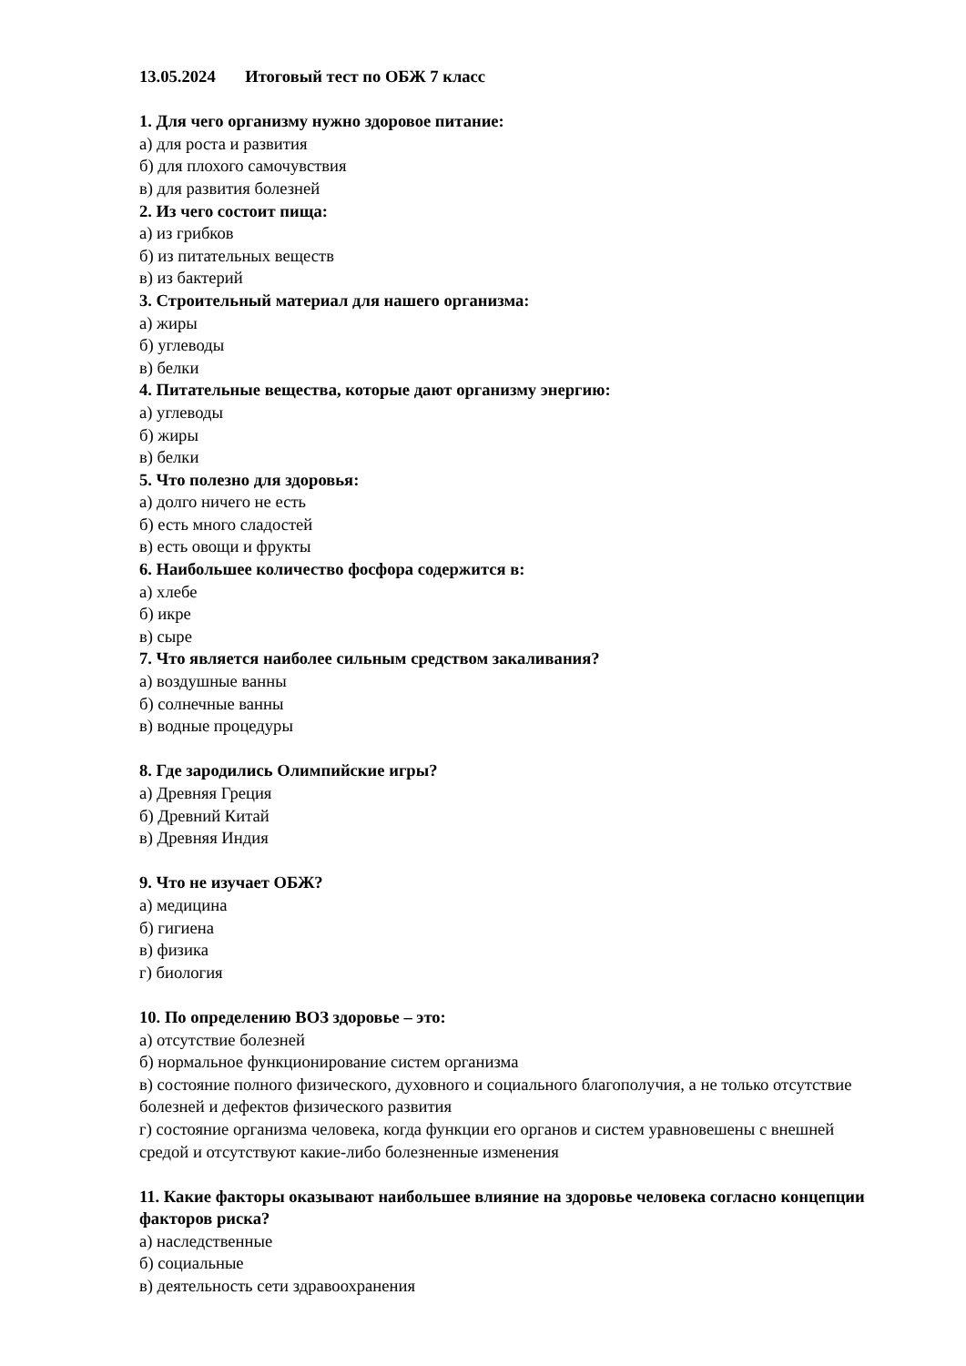13.05.2024 Итоговый тест по ОБЖ 7 класс
1. Для чего организму нужно здоровое питание:
а) для роста и развития
б) для плохого самочувствия
в) для развития болезней
2. Из чего состоит пища:
а) из грибков
б) из питательных веществ
в) из бактерий
3. Строительный материал для нашего организма:
а) жиры
б) углеводы
в) белки
4. Питательные вещества, которые дают организму энергию:
а) углеводы
б) жиры
в) белки
5. Что полезно для здоровья:
а) долго ничего не есть
б) есть много сладостей
в) есть овощи и фрукты
6. Наибольшее количество фосфора содержится в:
а) хлебе
б) икре
в) сыре
7. Что является наиболее сильным средством закаливания?
а) воздушные ванны
б) солнечные ванны
в) водные процедуры
8. Где зародились Олимпийские игры?
а) Древняя Греция
б) Древний Китай
в) Древняя Индия
9. Что не изучает ОБЖ?
а) медицина
б) гигиена
в) физика
г) биология
10. По определению ВОЗ здоровье – это:
а) отсутствие болезней
б) нормальное функционирование систем организма
в) состояние полного физического, духовного и социального благополучия, а не только отсутствие болезней и дефектов физического развития
г) состояние организма человека, когда функции его органов и систем уравновешены с внешней средой и отсутствуют какие-либо болезненные изменения
11. Какие факторы оказывают наибольшее влияние на здоровье человека согласно концепции факторов риска?
а) наследственные
б) социальные
в) деятельность сети здравоохранения